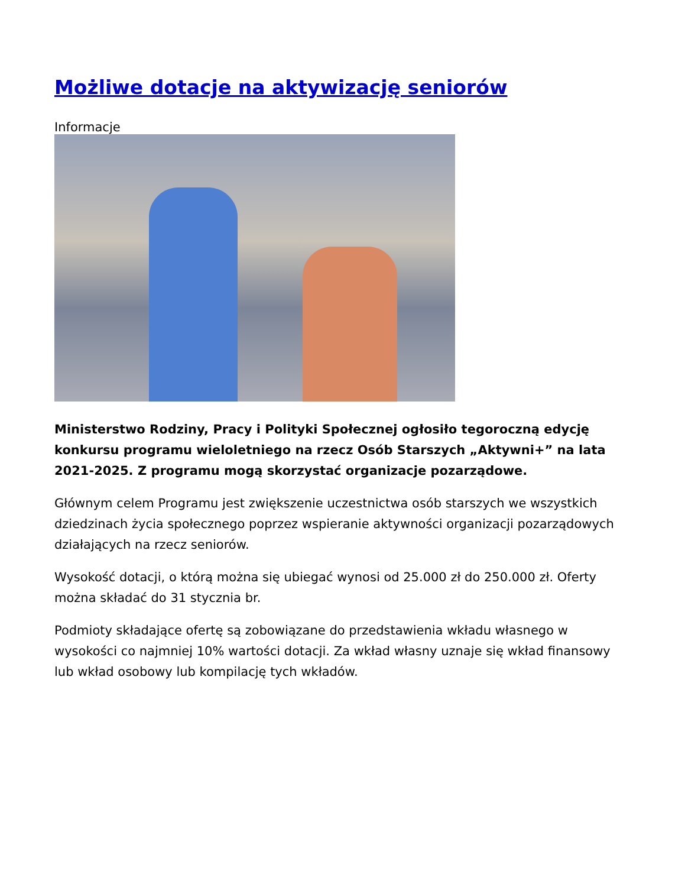Możliwe dotacje na aktywizację seniorów
Informacje
Ministerstwo Rodziny, Pracy i Polityki Społecznej ogłosiło tegoroczną edycję konkursu programu wieloletniego na rzecz Osób Starszych „Aktywni+” na lata 2021-2025. Z programu mogą skorzystać organizacje pozarządowe.
Głównym celem Programu jest zwiększenie uczestnictwa osób starszych we wszystkich dziedzinach życia społecznego poprzez wspieranie aktywności organizacji pozarządowych działających na rzecz seniorów.
Wysokość dotacji, o którą można się ubiegać wynosi od 25.000 zł do 250.000 zł. Oferty można składać do 31 stycznia br.
Podmioty składające ofertę są zobowiązane do przedstawienia wkładu własnego w wysokości co najmniej 10% wartości dotacji. Za wkład własny uznaje się wkład finansowy lub wkład osobowy lub kompilację tych wkładów.